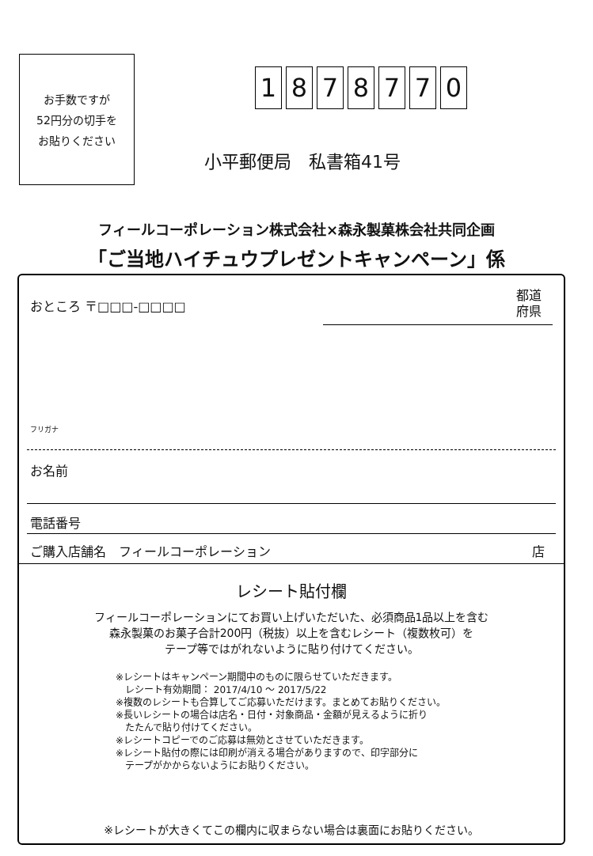お手数ですが
52円分の切手を
お貼りください
1878770
小平郵便局　私書箱41号
フィールコーポレーション株式会社×森永製菓株会社共同企画
「ご当地ハイチュウプレゼントキャンペーン」係
おところ 〒□□□-□□□□
都道
府県
フリガナ
お名前
電話番号
ご購入店舗名　フィールコーポレーション
店
レシート貼付欄
フィールコーポレーションにてお買い上げいただいた、必須商品1品以上を含む
森永製菓のお菓子合計200円（税抜）以上を含むレシート（複数枚可）を
テープ等ではがれないように貼り付けてください。
※レシートはキャンペーン期間中のものに限らせていただきます。
　レシート有効期間： 2017/4/10 ～ 2017/5/22
※複数のレシートも合算してご応募いただけます。まとめてお貼りください。
※長いレシートの場合は店名・日付・対象商品・金額が見えるように折り
　たたんで貼り付けてください。
※レシートコピーでのご応募は無効とさせていただきます。
※レシート貼付の際には印刷が消える場合がありますので、印字部分に
　テープがかからないようにお貼りください。
※レシートが大きくてこの欄内に収まらない場合は裏面にお貼りください。